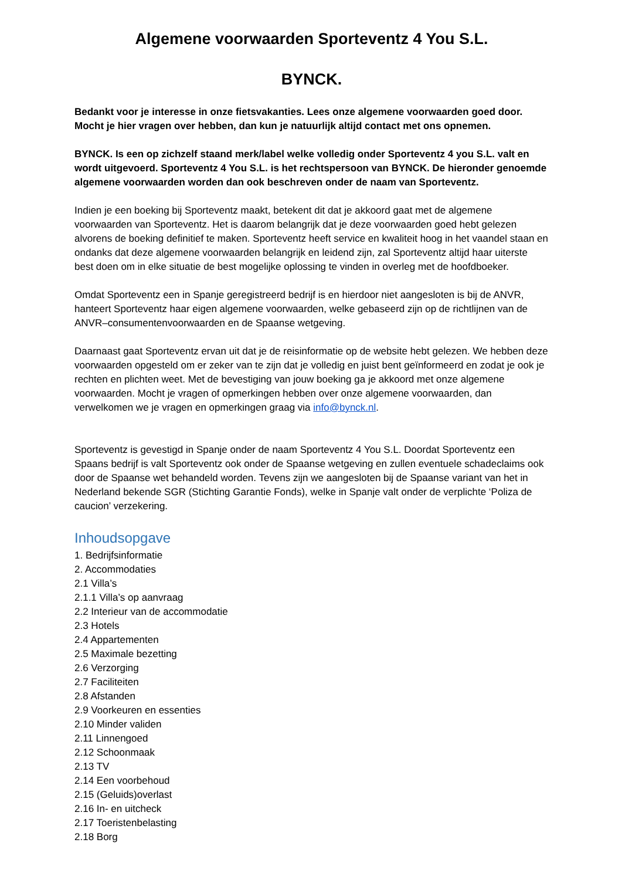Algemene voorwaarden Sporteventz 4 You S.L.
BYNCK.
Bedankt voor je interesse in onze fietsvakanties. Lees onze algemene voorwaarden goed door. Mocht je hier vragen over hebben, dan kun je natuurlijk altijd contact met ons opnemen.
BYNCK. Is een op zichzelf staand merk/label welke volledig onder Sporteventz 4 you S.L. valt en wordt uitgevoerd. Sporteventz 4 You S.L. is het rechtspersoon van BYNCK. De hieronder genoemde algemene voorwaarden worden dan ook beschreven onder de naam van Sporteventz.
Indien je een boeking bij Sporteventz maakt, betekent dit dat je akkoord gaat met de algemene voorwaarden van Sporteventz. Het is daarom belangrijk dat je deze voorwaarden goed hebt gelezen alvorens de boeking definitief te maken. Sporteventz heeft service en kwaliteit hoog in het vaandel staan en ondanks dat deze algemene voorwaarden belangrijk en leidend zijn, zal Sporteventz altijd haar uiterste best doen om in elke situatie de best mogelijke oplossing te vinden in overleg met de hoofdboeker.
Omdat Sporteventz een in Spanje geregistreerd bedrijf is en hierdoor niet aangesloten is bij de ANVR, hanteert Sporteventz haar eigen algemene voorwaarden, welke gebaseerd zijn op de richtlijnen van de ANVR–consumentenvoorwaarden en de Spaanse wetgeving.
Daarnaast gaat Sporteventz ervan uit dat je de reisinformatie op de website hebt gelezen. We hebben deze voorwaarden opgesteld om er zeker van te zijn dat je volledig en juist bent geïnformeerd en zodat je ook je rechten en plichten weet. Met de bevestiging van jouw boeking ga je akkoord met onze algemene voorwaarden. Mocht je vragen of opmerkingen hebben over onze algemene voorwaarden, dan verwelkomen we je vragen en opmerkingen graag via info@bynck.nl.
Sporteventz is gevestigd in Spanje onder de naam Sporteventz 4 You S.L. Doordat Sporteventz een Spaans bedrijf is valt Sporteventz ook onder de Spaanse wetgeving en zullen eventuele schadeclaims ook door de Spaanse wet behandeld worden. Tevens zijn we aangesloten bij de Spaanse variant van het in Nederland bekende SGR (Stichting Garantie Fonds), welke in Spanje valt onder de verplichte ‘Poliza de caucion’ verzekering.
Inhoudsopgave
1. Bedrijfsinformatie
2. Accommodaties
2.1 Villa’s
2.1.1 Villa’s op aanvraag
2.2 Interieur van de accommodatie
2.3 Hotels
2.4 Appartementen
2.5 Maximale bezetting
2.6 Verzorging
2.7 Faciliteiten
2.8 Afstanden
2.9 Voorkeuren en essenties
2.10 Minder validen
2.11 Linnengoed
2.12 Schoonmaak
2.13 TV
2.14 Een voorbehoud
2.15 (Geluids)overlast
2.16 In- en uitcheck
2.17 Toeristenbelasting
2.18 Borg